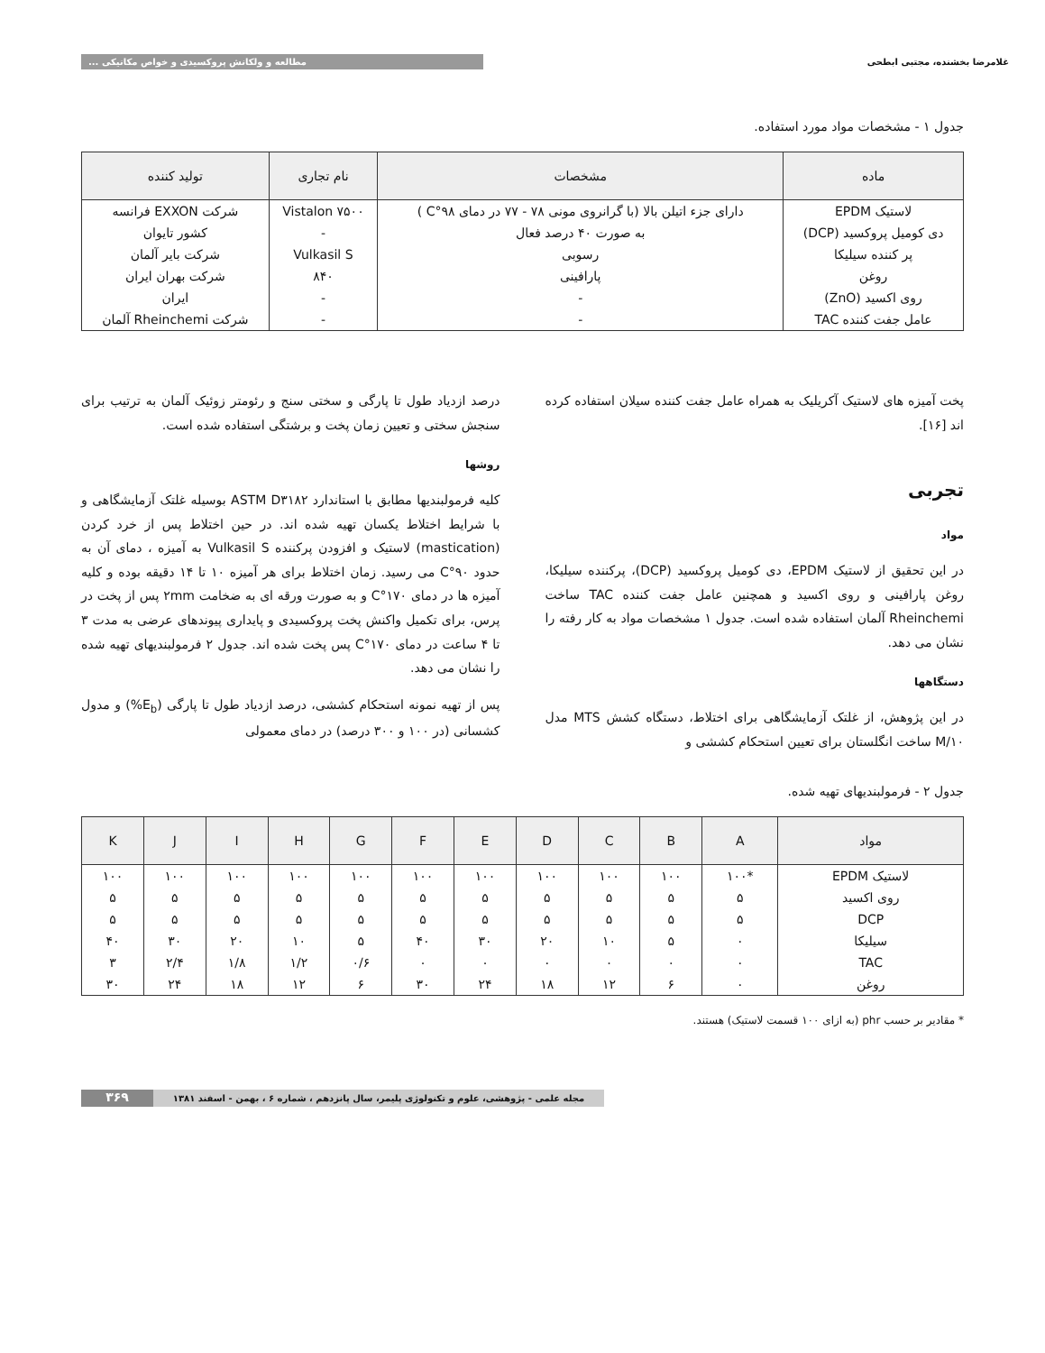غلامرضا بخشنده، مجتبی ابطحی مطالعه و ولکانش پروکسیدی و خواص مکانیکی ...
جدول ۱ - مشخصات مواد مورد استفاده.
| ماده | مشخصات | نام تجاری | تولید کننده |
| --- | --- | --- | --- |
| لاستیک EPDM | دارای جزء اتیلن بالا (با گرانروی مونی ۷۸ - ۷۷ در دمای ۹۸°C ) | Vistalon ۷۵۰۰ | شرکت EXXON فرانسه |
| دی کومیل پروکسید (DCP) | به صورت ۴۰ درصد فعال | - | کشور تایوان |
| پر کننده سیلیکا | رسوبی | Vulkasil S | شرکت بایر آلمان |
| روغن | پارافینی | ۸۴۰ | شرکت بهران ایران |
| روی اکسید (ZnO) | - | - | ایران |
| عامل جفت کننده TAC | - | - | شرکت Rheinchemi آلمان |
پخت آمیزه های لاستیک آکریلیک به همراه عامل جفت کننده سیلان استفاده کرده اند [۱۶].
تجربی
مواد
در این تحقیق از لاستیک EPDM، دی کومیل پروکسید (DCP)، پرکننده سیلیکا، روغن پارافینی و روی اکسید و همچنین عامل جفت کننده TAC ساخت Rheinchemi آلمان استفاده شده است. جدول ۱ مشخصات مواد به کار رفته را نشان می دهد.
دستگاهها
در این پژوهش، از غلتک آزمایشگاهی برای اختلاط، دستگاه کشش MTS مدل ۱۰/M ساخت انگلستان برای تعیین استحکام کششی و
درصد ازدیاد طول تا پارگی و سختی سنج و رئومتر زوئیک آلمان به ترتیب برای سنجش سختی و تعیین زمان پخت و برشتگی استفاده شده است.
روشها
کلیه فرمولبندیها مطابق با استاندارد ASTM D۳۱۸۲ بوسیله غلتک آزمایشگاهی و با شرایط اختلاط یکسان تهیه شده اند. در حین اختلاط پس از خرد کردن (mastication) لاستیک و افزودن پرکننده Vulkasil S به آمیزه ، دمای آن به حدود ۹۰°C می رسید. زمان اختلاط برای هر آمیزه ۱۰ تا ۱۴ دقیقه بوده و کلیه آمیزه ها در دمای ۱۷۰°C و به صورت ورقه ای به ضخامت ۲mm پس از پخت در پرس، برای تکمیل واکنش پخت پروکسیدی و پایداری پیوندهای عرضی به مدت ۳ تا ۴ ساعت در دمای ۱۷۰°C پس پخت شده اند. جدول ۲ فرمولبندیهای تهیه شده را نشان می دهد.
پس از تهیه نمونه استحکام کششی، درصد ازدیاد طول تا پارگی (E<sub>b</sub>%) و مدول کشسانی (در ۱۰۰ و ۳۰۰ درصد) در دمای معمولی
جدول ۲ - فرمولبندیهای تهیه شده.
| مواد | A | B | C | D | E | F | G | H | I | J | K |
| --- | --- | --- | --- | --- | --- | --- | --- | --- | --- | --- | --- |
| لاستیک EPDM | *۱۰۰ | ۱۰۰ | ۱۰۰ | ۱۰۰ | ۱۰۰ | ۱۰۰ | ۱۰۰ | ۱۰۰ | ۱۰۰ | ۱۰۰ | ۱۰۰ |
| روی اکسید | ۵ | ۵ | ۵ | ۵ | ۵ | ۵ | ۵ | ۵ | ۵ | ۵ | ۵ |
| DCP | ۵ | ۵ | ۵ | ۵ | ۵ | ۵ | ۵ | ۵ | ۵ | ۵ | ۵ |
| سیلیکا | ۰ | ۵ | ۱۰ | ۲۰ | ۳۰ | ۴۰ | ۵ | ۱۰ | ۲۰ | ۳۰ | ۴۰ |
| TAC | ۰ | ۰ | ۰ | ۰ | ۰ | ۰ | ۰/۶ | ۱/۲ | ۱/۸ | ۲/۴ | ۳ |
| روغن | ۰ | ۶ | ۱۲ | ۱۸ | ۲۴ | ۳۰ | ۶ | ۱۲ | ۱۸ | ۲۴ | ۳۰ |
* مقادیر بر حسب phr (به ازای ۱۰۰ قسمت لاستیک) هستند.
مجله علمی - پژوهشی، علوم و تکنولوژی پلیمر، سال پانزدهم ، شماره ۶ ، بهمن - اسفند ۱۳۸۱ ۳۶۹